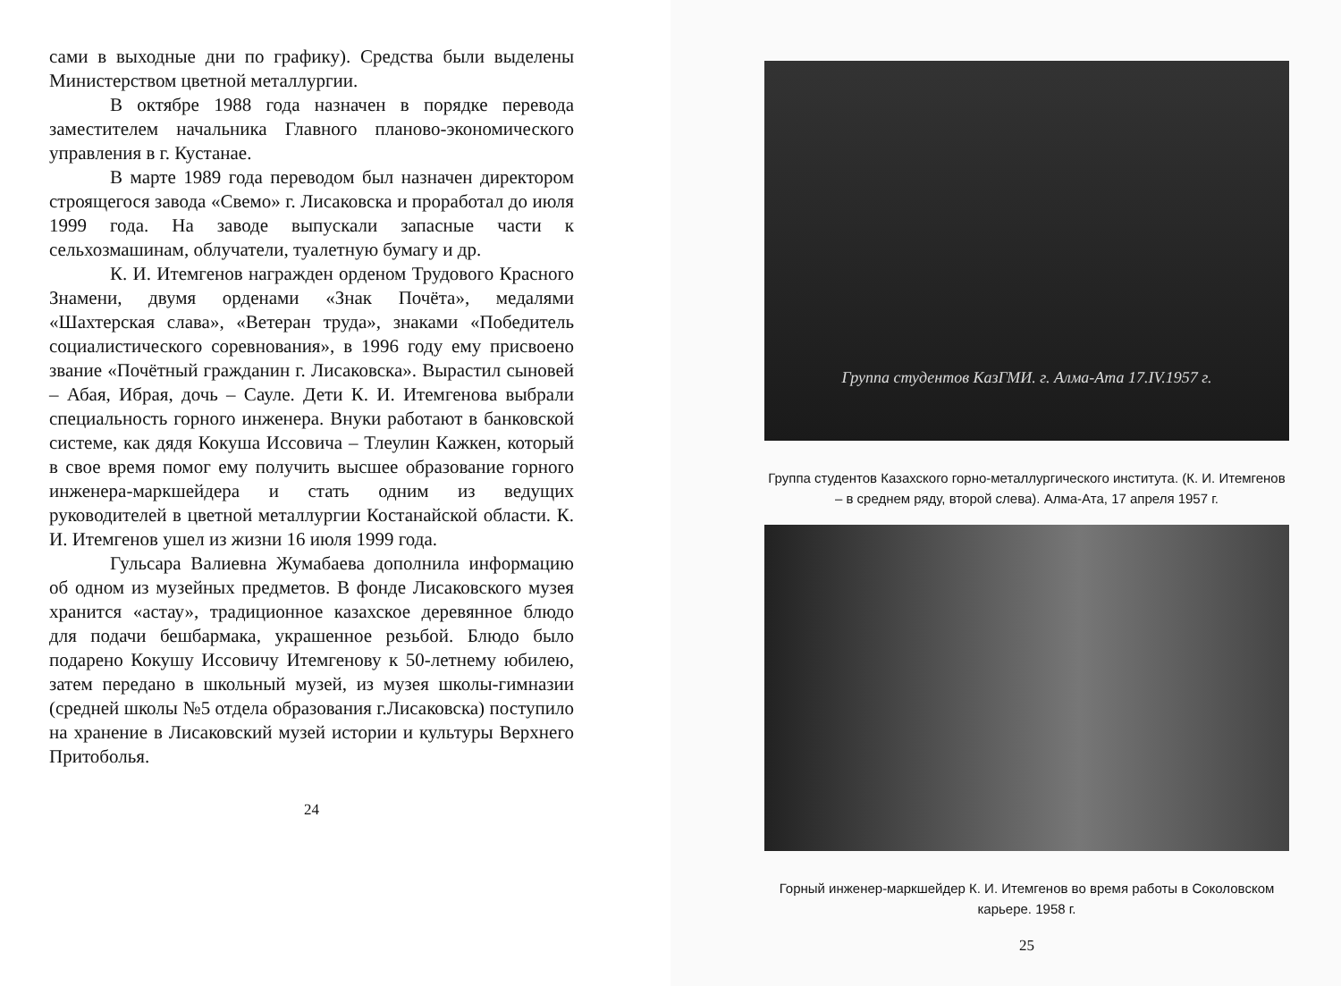сами в выходные дни по графику). Средства были выделены Министерством цветной металлургии.
В октябре 1988 года назначен в порядке перевода заместителем начальника Главного планово-экономического управления в г. Кустанае.
В марте 1989 года переводом был назначен директором строящегося завода «Свемо» г. Лисаковска и проработал до июля 1999 года. На заводе выпускали запасные части к сельхозмашинам, облучатели, туалетную бумагу и др.
К. И. Итемгенов награжден орденом Трудового Красного Знамени, двумя орденами «Знак Почёта», медалями «Шахтерская слава», «Ветеран труда», знаками «Победитель социалистического соревнования», в 1996 году ему присвоено звание «Почётный гражданин г. Лисаковска». Вырастил сыновей – Абая, Ибрая, дочь – Сауле. Дети К. И. Итемгенова выбрали специальность горного инженера. Внуки работают в банковской системе, как дядя Кокуша Иссовича – Тлеулин Кажкен, который в свое время помог ему получить высшее образование горного инженера-маркшейдера и стать одним из ведущих руководителей в цветной металлургии Костанайской области. К. И. Итемгенов ушел из жизни 16 июля 1999 года.
Гульсара Валиевна Жумабаева дополнила информацию об одном из музейных предметов. В фонде Лисаковского музея хранится «астау», традиционное казахское деревянное блюдо для подачи бешбармака, украшенное резьбой. Блюдо было подарено Кокушу Иссовичу Итемгенову к 50-летнему юбилею, затем передано в школьный музей, из музея школы-гимназии (средней школы №5 отдела образования г.Лисаковска) поступило на хранение в Лисаковский музей истории и культуры Верхнего Притоболья.
24
Группа студентов КазГМИ. г. Алма-Ата 17.IV.1957 г.
Группа студентов Казахского горно-металлургического института. (К. И. Итемгенов – в среднем ряду, второй слева). Алма-Ата, 17 апреля 1957 г.
Горный инженер-маркшейдер К. И. Итемгенов во время работы в Соколовском карьере. 1958 г.
25